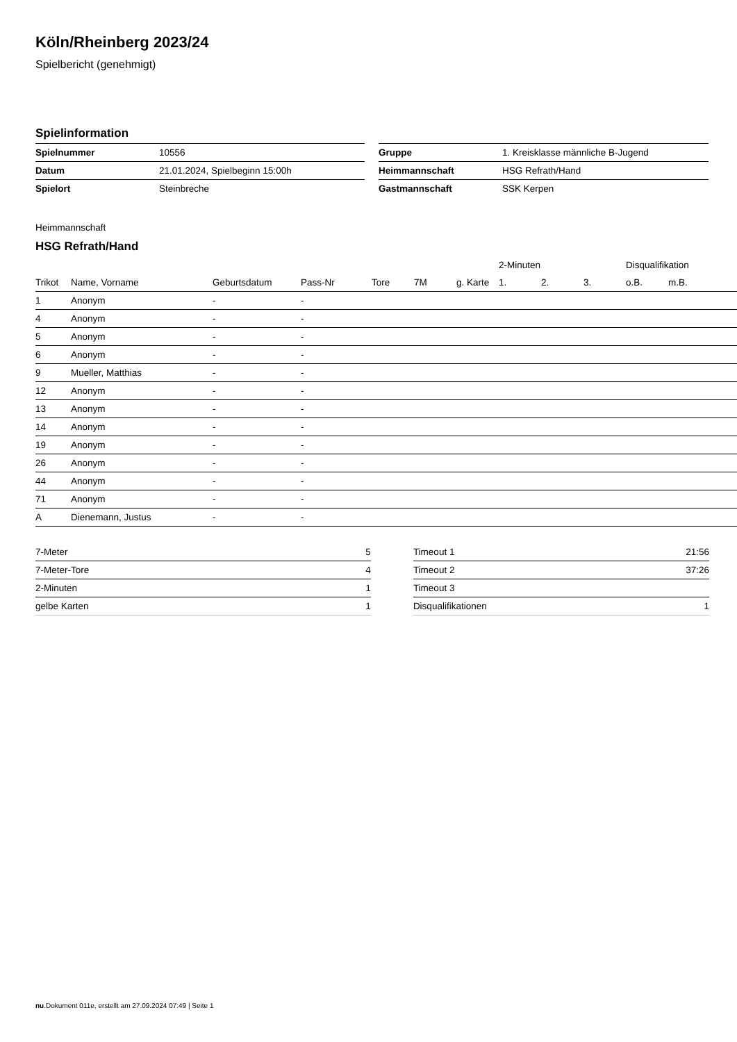Köln/Rheinberg 2023/24
Spielbericht (genehmigt)
Spielinformation
| Spielnummer | 10556 |
| Datum | 21.01.2024, Spielbeginn 15:00h |
| Spielort | Steinbreche |
| Gruppe | 1. Kreisklasse männliche B-Jugend |
| Heimmannschaft | HSG Refrath/Hand |
| Gastmannschaft | SSK Kerpen |
Heimmannschaft
HSG Refrath/Hand
| | | | | | | | 2-Minuten | | | Disqualifikation | |
| --- | --- | --- | --- | --- | --- | --- | --- | --- | --- | --- | --- |
| Trikot | Name, Vorname | Geburtsdatum | Pass-Nr | Tore | 7M | g. Karte | 1. | 2. | 3. | o.B. | m.B. |
| 1 | Anonym | - | - | | | | | | | | |
| 4 | Anonym | - | - | | | | | | | | |
| 5 | Anonym | - | - | | | | | | | | |
| 6 | Anonym | - | - | | | | | | | | |
| 9 | Mueller, Matthias | - | - | | | | | | | | |
| 12 | Anonym | - | - | | | | | | | | |
| 13 | Anonym | - | - | | | | | | | | |
| 14 | Anonym | - | - | | | | | | | | |
| 19 | Anonym | - | - | | | | | | | | |
| 26 | Anonym | - | - | | | | | | | | |
| 44 | Anonym | - | - | | | | | | | | |
| 71 | Anonym | - | - | | | | | | | | |
| A | Dienemann, Justus | - | - | | | | | | | | |
| 7-Meter | 5 |
| 7-Meter-Tore | 4 |
| 2-Minuten | 1 |
| gelbe Karten | 1 |
| Timeout 1 | 21:56 |
| Timeout 2 | 37:26 |
| Timeout 3 | |
| Disqualifikationen | 1 |
nu.Dokument 011e, erstellt am 27.09.2024 07:49 | Seite 1